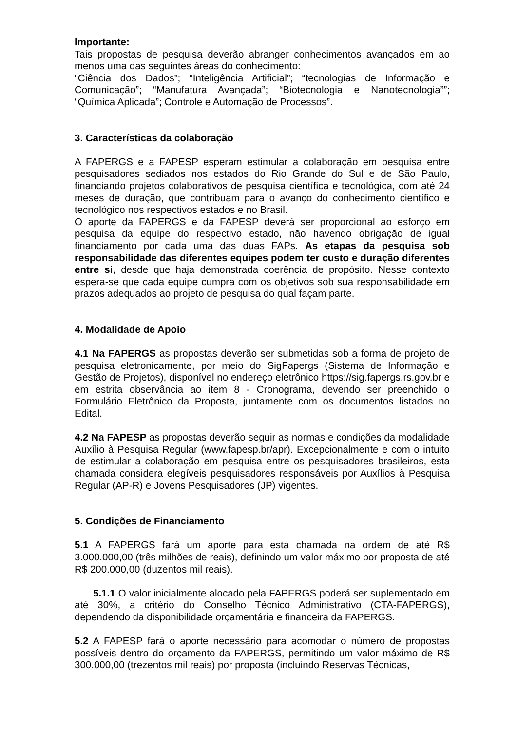Importante:
Tais propostas de pesquisa deverão abranger conhecimentos avançados em ao menos uma das seguintes áreas do conhecimento:
“Ciência dos Dados”; “Inteligência Artificial”; “tecnologias de Informação e Comunicação”; “Manufatura Avançada”; “Biotecnologia e Nanotecnologia””; “Química Aplicada”; Controle e Automação de Processos”.
3. Características da colaboração
A FAPERGS e a FAPESP esperam estimular a colaboração em pesquisa entre pesquisadores sediados nos estados do Rio Grande do Sul e de São Paulo, financiando projetos colaborativos de pesquisa científica e tecnológica, com até 24 meses de duração, que contribuam para o avanço do conhecimento científico e tecnológico nos respectivos estados e no Brasil.
O aporte da FAPERGS e da FAPESP deverá ser proporcional ao esforço em pesquisa da equipe do respectivo estado, não havendo obrigação de igual financiamento por cada uma das duas FAPs. As etapas da pesquisa sob responsabilidade das diferentes equipes podem ter custo e duração diferentes entre si, desde que haja demonstrada coerência de propósito. Nesse contexto espera-se que cada equipe cumpra com os objetivos sob sua responsabilidade em prazos adequados ao projeto de pesquisa do qual façam parte.
4. Modalidade de Apoio
4.1 Na FAPERGS as propostas deverão ser submetidas sob a forma de projeto de pesquisa eletronicamente, por meio do SigFapergs (Sistema de Informação e Gestão de Projetos), disponível no endereço eletrônico https://sig.fapergs.rs.gov.br e em estrita observância ao item 8 - Cronograma, devendo ser preenchido o Formulário Eletrônico da Proposta, juntamente com os documentos listados no Edital.
4.2 Na FAPESP as propostas deverão seguir as normas e condições da modalidade Auxílio à Pesquisa Regular (www.fapesp.br/apr). Excepcionalmente e com o intuito de estimular a colaboração em pesquisa entre os pesquisadores brasileiros, esta chamada considera elegíveis pesquisadores responsáveis por Auxílios à Pesquisa Regular (AP-R) e Jovens Pesquisadores (JP) vigentes.
5. Condições de Financiamento
5.1 A FAPERGS fará um aporte para esta chamada na ordem de até R$ 3.000.000,00 (três milhões de reais), definindo um valor máximo por proposta de até R$ 200.000,00 (duzentos mil reais).
5.1.1 O valor inicialmente alocado pela FAPERGS poderá ser suplementado em até 30%, a critério do Conselho Técnico Administrativo (CTA-FAPERGS), dependendo da disponibilidade orçamentária e financeira da FAPERGS.
5.2 A FAPESP fará o aporte necessário para acomodar o número de propostas possíveis dentro do orçamento da FAPERGS, permitindo um valor máximo de R$ 300.000,00 (trezentos mil reais) por proposta (incluindo Reservas Técnicas,